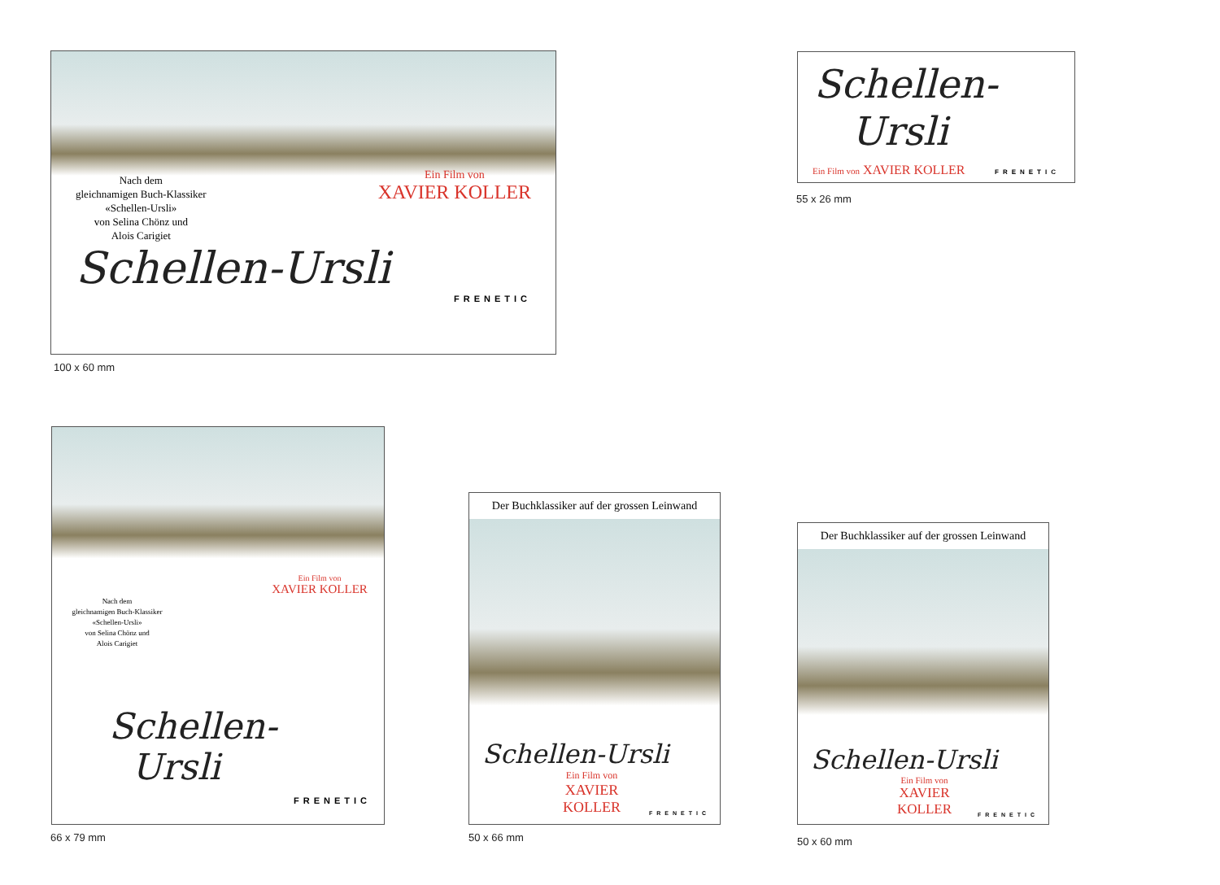Nach dem
gleichnamigen Buch-Klassiker
«Schellen-Ursli»
von Selina Chönz und
Alois Carigiet
Ein Film von
XAVIER KOLLER
Schellen-Ursli
FRENETIC
100 x 60 mm
Schellen-
Ursli
Ein Film von XAVIER KOLLER FRENETIC
55 x 26 mm
Ein Film von
XAVIER KOLLER
Nach dem
gleichnamigen Buch-Klassiker
«Schellen-Ursli»
von Selina Chönz und
Alois Carigiet
Schellen-
Ursli
FRENETIC
66 x 79 mm
Der Buchklassiker auf der grossen Leinwand
Schellen-Ursli
Ein Film von
XAVIER KOLLER
FRENETIC
50 x 66 mm
Der Buchklassiker auf der grossen Leinwand
Schellen-Ursli
Ein Film von
XAVIER KOLLER
FRENETIC
50 x 60 mm